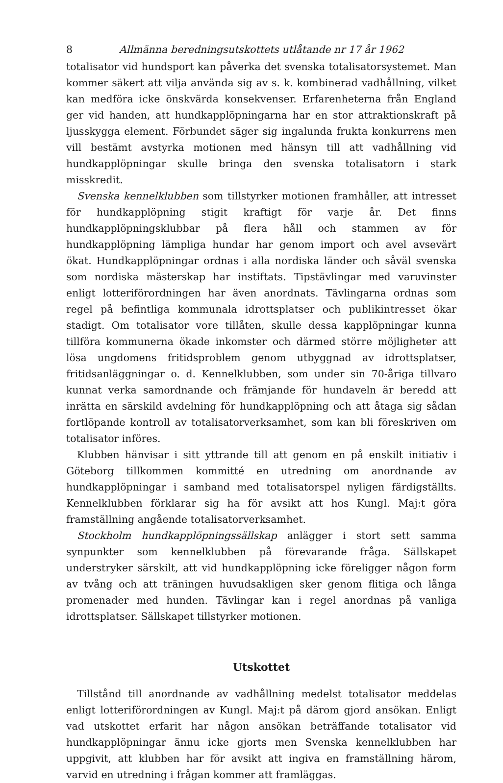8 Allmänna beredningsutskottets utlåtande nr 17 år 1962
totalisator vid hundsport kan påverka det svenska totalisatorsystemet. Man kommer säkert att vilja använda sig av s. k. kombinerad vadhållning, vilket kan medföra icke önskvärda konsekvenser. Erfarenheterna från England ger vid handen, att hundkapplöpningarna har en stor attraktionskraft på ljusskygga element. Förbundet säger sig ingalunda frukta konkurrens men vill bestämt avstyrka motionen med hänsyn till att vadhållning vid hundkapplöpningar skulle bringa den svenska totalisatorn i stark misskredit.
Svenska kennelklubben som tillstyrker motionen framhåller, att intresset för hundkapplöpning stigit kraftigt för varje år. Det finns hundkapplöpningsklubbar på flera håll och stammen av för hundkapplöpning lämpliga hundar har genom import och avel avsevärt ökat. Hundkapplöpningar ordnas i alla nordiska länder och såväl svenska som nordiska mästerskap har instiftats. Tipstävlingar med varuvinster enligt lotteriförordningen har även anordnats. Tävlingarna ordnas som regel på befintliga kommunala idrottsplatser och publikintresset ökar stadigt. Om totalisator vore tillåten, skulle dessa kapplöpningar kunna tillföra kommunerna ökade inkomster och därmed större möjligheter att lösa ungdomens fritidsproblem genom utbyggnad av idrottsplatser, fritidsanläggningar o. d. Kennelklubben, som under sin 70-åriga tillvaro kunnat verka samordnande och främjande för hundaveln är beredd att inrätta en särskild avdelning för hundkapplöpning och att åtaga sig sådan fortlöpande kontroll av totalisatorverksamhet, som kan bli föreskriven om totalisator införes.
Klubben hänvisar i sitt yttrande till att genom en på enskilt initiativ i Göteborg tillkommen kommitté en utredning om anordnande av hundkapplöpningar i samband med totalisatorspel nyligen färdigställts. Kennelklubben förklarar sig ha för avsikt att hos Kungl. Maj:t göra framställning angående totalisatorverksamhet.
Stockholm hundkapplöpningssällskap anlägger i stort sett samma synpunkter som kennelklubben på förevarande fråga. Sällskapet understryker särskilt, att vid hundkapplöpning icke föreligger någon form av tvång och att träningen huvudsakligen sker genom flitiga och långa promenader med hunden. Tävlingar kan i regel anordnas på vanliga idrottsplatser. Sällskapet tillstyrker motionen.
Utskottet
Tillstånd till anordnande av vadhållning medelst totalisator meddelas enligt lotteriförordningen av Kungl. Maj:t på därom gjord ansökan. Enligt vad utskottet erfarit har någon ansökan beträffande totalisator vid hundkapplöpningar ännu icke gjorts men Svenska kennelklubben har uppgivit, att klubben har för avsikt att ingiva en framställning härom, varvid en utredning i frågan kommer att framläggas.